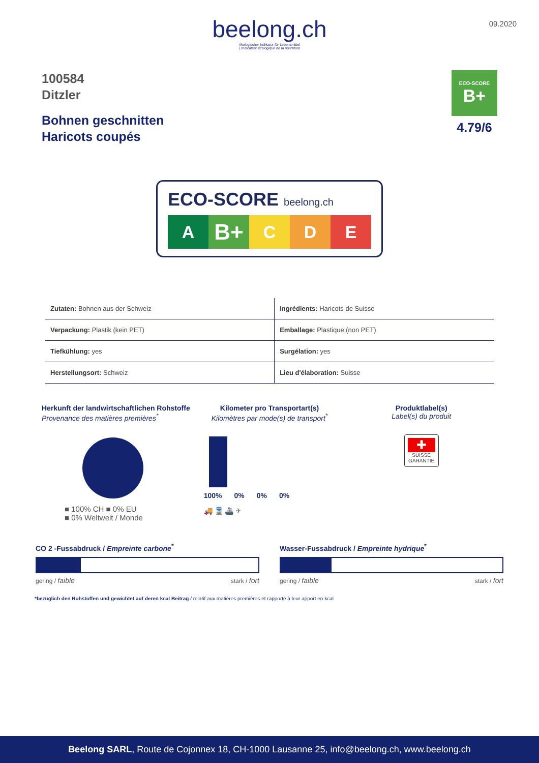beelong.ch
ökologischer Indikator für Lebensmittel
L'indicateur écologique de la nourriture
09.2020
100584
Ditzler
Bohnen geschnitten
Haricots coupés
ECO-SCORE
B+
4.79/6
ECO-SCORE beelong.ch
A
B+
C D E
| Zutaten: Bohnen aus der Schweiz | Ingrédients: Haricots de Suisse |
| Verpackung: Plastik (kein PET) | Emballage: Plastique (non PET) |
| Tiefkühlung: yes | Surgélation: yes |
| Herstellungsort: Schweiz | Lieu d'élaboration: Suisse |
Herkunft der landwirtschaftlichen Rohstoffe
Provenance des matières premières<sup>*</sup>
■ 100% CH ■ 0% EU
■ 0% Weltweit / Monde
Kilometer pro Transportart(s)
Kilomètres par mode(s) de transport<sup>*</sup>
100% 0% 0% 0%
🚚 🚆 🚢 ✈
Produktlabel(s)
Label(s) du produit
✚
SUISSE
GARANTIE
CO 2 -Fussabdruck / Empreinte carbone<sup>*</sup>
gering / faible stark / fort
Wasser-Fussabdruck / Empreinte hydrique<sup>*</sup>
gering / faible stark / fort
*bezüglich den Rohstoffen und gewichtet auf deren kcal Beitrag / relatif aux matières premières et rapporté à leur apport en kcal
Beelong SARL, Route de Cojonnex 18, CH-1000 Lausanne 25, info@beelong.ch, www.beelong.ch